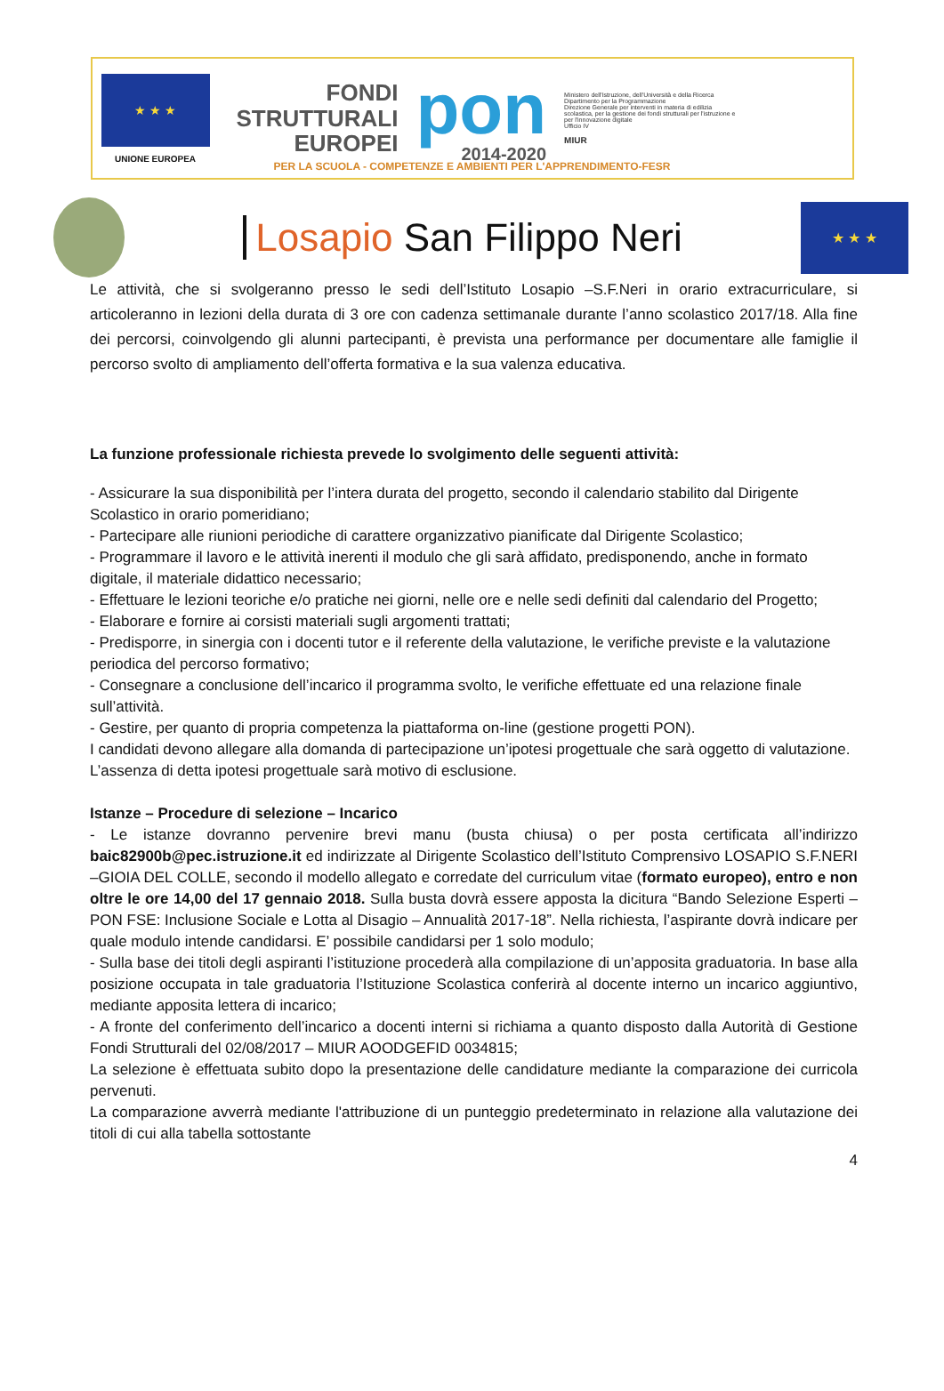★ ★ ★
UNIONE EUROPEA
FONDI
STRUTTURALI
EUROPEI
pon
2014-2020
Ministero dell'Istruzione, dell'Università e della Ricerca
Dipartimento per la Programmazione
Direzione Generale per interventi in materia di edilizia scolastica, per la gestione dei fondi strutturali per l'istruzione e per l'innovazione digitale
Ufficio IV
MIUR
PER LA SCUOLA - COMPETENZE E AMBIENTI PER L'APPRENDIMENTO-FESR
Losapio San Filippo Neri
★ ★ ★
Le attività, che si svolgeranno presso le sedi dell’Istituto Losapio –S.F.Neri in orario extracurriculare, si articoleranno in lezioni della durata di 3 ore con cadenza settimanale durante l’anno scolastico 2017/18. Alla fine dei percorsi, coinvolgendo gli alunni partecipanti, è prevista una performance per documentare alle famiglie il percorso svolto di ampliamento dell’offerta formativa e la sua valenza educativa.
La funzione professionale richiesta prevede lo svolgimento delle seguenti attività:
- Assicurare la sua disponibilità per l’intera durata del progetto, secondo il calendario stabilito dal Dirigente Scolastico in orario pomeridiano;
- Partecipare alle riunioni periodiche di carattere organizzativo pianificate dal Dirigente Scolastico;
- Programmare il lavoro e le attività inerenti il modulo che gli sarà affidato, predisponendo, anche in formato digitale, il materiale didattico necessario;
- Effettuare le lezioni teoriche e/o pratiche nei giorni, nelle ore e nelle sedi definiti dal calendario del Progetto;
- Elaborare e fornire ai corsisti materiali sugli argomenti trattati;
- Predisporre, in sinergia con i docenti tutor e il referente della valutazione, le verifiche previste e la valutazione periodica del percorso formativo;
- Consegnare a conclusione dell’incarico il programma svolto, le verifiche effettuate ed una relazione finale sull’attività.
- Gestire, per quanto di propria competenza la piattaforma on-line (gestione progetti PON).
I candidati devono allegare alla domanda di partecipazione un’ipotesi progettuale che sarà oggetto di valutazione. L’assenza di detta ipotesi progettuale sarà motivo di esclusione.
Istanze – Procedure di selezione – Incarico
- Le istanze dovranno pervenire brevi manu (busta chiusa) o per posta certificata all’indirizzo baic82900b@pec.istruzione.it ed indirizzate al Dirigente Scolastico dell’Istituto Comprensivo LOSAPIO S.F.NERI –GIOIA DEL COLLE, secondo il modello allegato e corredate del curriculum vitae (formato europeo), entro e non oltre le ore 14,00 del 17 gennaio 2018. Sulla busta dovrà essere apposta la dicitura “Bando Selezione Esperti – PON FSE: Inclusione Sociale e Lotta al Disagio – Annualità 2017-18”. Nella richiesta, l’aspirante dovrà indicare per quale modulo intende candidarsi. E’ possibile candidarsi per 1 solo modulo;
- Sulla base dei titoli degli aspiranti l’istituzione procederà alla compilazione di un’apposita graduatoria. In base alla posizione occupata in tale graduatoria l’Istituzione Scolastica conferirà al docente interno un incarico aggiuntivo, mediante apposita lettera di incarico;
- A fronte del conferimento dell’incarico a docenti interni si richiama a quanto disposto dalla Autorità di Gestione Fondi Strutturali del 02/08/2017 – MIUR AOODGEFID 0034815;
La selezione è effettuata subito dopo la presentazione delle candidature mediante la comparazione dei curricola pervenuti.
La comparazione avverrà mediante l'attribuzione di un punteggio predeterminato in relazione alla valutazione dei titoli di cui alla tabella sottostante
4